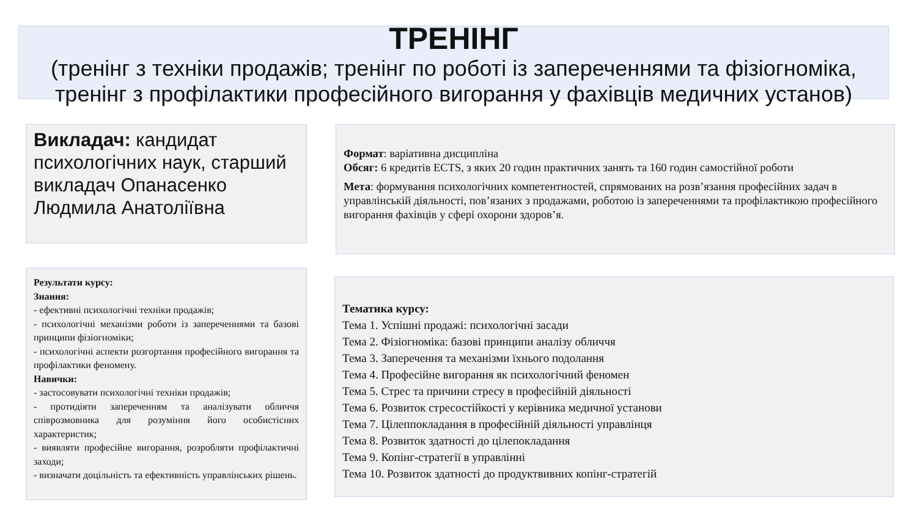ТРЕНІНГ
(тренінг з техніки продажів; тренінг по роботі із запереченнями та фізіогноміка, тренінг з профілактики професійного вигорання у фахівців медичних установ)
Викладач: кандидат психологічних наук, старший викладач Опанасенко Людмила Анатоліївна
Формат: варіативна дисципліна
Обсяг: 6 кредитів ECTS, з яких 20 годин практичних занять та 160 годин самостійної роботи
Мета: формування психологічних компетентностей, спрямованих на розв’язання професійних задач в управлінській діяльності, пов’язаних з продажами, роботою із запереченнями та профілактикою професійного вигорання фахівців у сфері охорони здоров’я.
Результати курсу:
Знання:
- ефективні психологічні техніки продажів;
- психологічні механізми роботи із запереченнями та базові принципи фізіогноміки;
- психологічні аспекти розгортання професійного вигорання та профілактики феномену.
Навички:
- застосовувати психологічні техніки продажів;
- протидіяти запереченням та аналізувати обличчя співрозмовника для розуміння його особистісних характеристик;
- виявляти професійне вигорання, розробляти профілактичні заходи;
- визначати доцільність та ефективність управлінських рішень.
Тематика курсу:
Тема 1. Успішні продажі: психологічні засади
Тема 2. Фізіогноміка: базові принципи аналізу обличчя
Тема 3. Заперечення та механізми їхнього подолання
Тема 4. Професійне вигорання як психологічний феномен
Тема 5. Стрес та причини стресу в професійній діяльності
Тема 6. Розвиток стресостійкості у керівника медичної установи
Тема 7. Цілеппокладання в професійній діяльності управлінця
Тема 8. Розвиток здатності до цілепокладання
Тема 9. Копінг-стратегії в управлінні
Тема 10. Розвиток здатності до продуктвивних копінг-стратегій